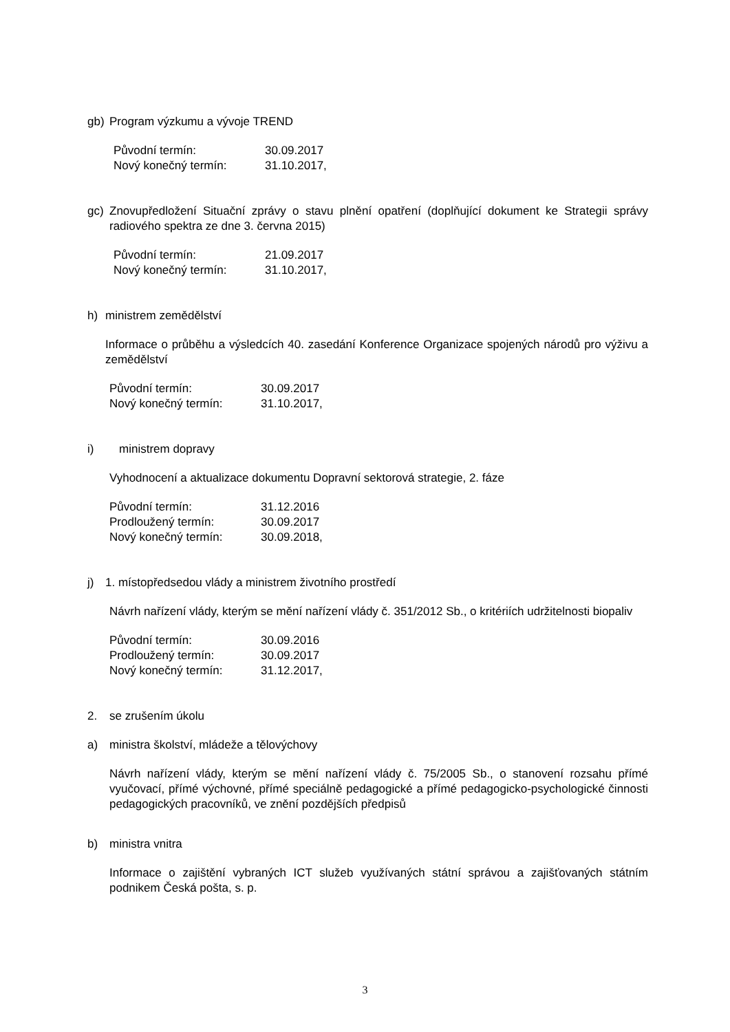gb) Program výzkumu a vývoje TREND
| Původní termín: | 30.09.2017 |
| Nový konečný termín: | 31.10.2017, |
gc) Znovupředložení Situační zprávy o stavu plnění opatření (doplňující dokument ke Strategii správy radiového spektra ze dne 3. června 2015)
| Původní termín: | 21.09.2017 |
| Nový konečný termín: | 31.10.2017, |
h) ministrem zemědělství
Informace o průběhu a výsledcích 40. zasedání Konference Organizace spojených národů pro výživu a zemědělství
| Původní termín: | 30.09.2017 |
| Nový konečný termín: | 31.10.2017, |
i) ministrem dopravy
Vyhodnocení a aktualizace dokumentu Dopravní sektorová strategie, 2. fáze
| Původní termín: | 31.12.2016 |
| Prodloužený termín: | 30.09.2017 |
| Nový konečný termín: | 30.09.2018, |
j) 1. místopředsedou vlády a ministrem životního prostředí
Návrh nařízení vlády, kterým se mění nařízení vlády č. 351/2012 Sb., o kritériích udržitelnosti biopaliv
| Původní termín: | 30.09.2016 |
| Prodloužený termín: | 30.09.2017 |
| Nový konečný termín: | 31.12.2017, |
2. se zrušením úkolu
a) ministra školství, mládeže a tělovýchovy
Návrh nařízení vlády, kterým se mění nařízení vlády č. 75/2005 Sb., o stanovení rozsahu přímé vyučovací, přímé výchovné, přímé speciálně pedagogické a přímé pedagogicko-psychologické činnosti pedagogických pracovníků, ve znění pozdějších předpisů
b) ministra vnitra
Informace o zajištění vybraných ICT služeb využívaných státní správou a zajišťovaných státním podnikem Česká pošta, s. p.
3